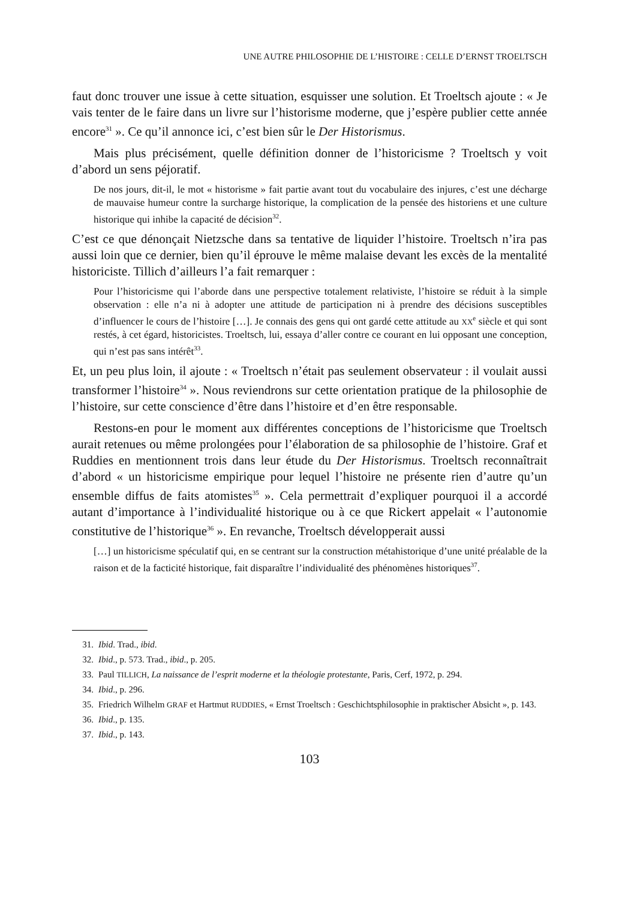UNE AUTRE PHILOSOPHIE DE L’HISTOIRE : CELLE D’ERNST TROELTSCH
faut donc trouver une issue à cette situation, esquisser une solution. Et Troeltsch ajoute : « Je vais tenter de le faire dans un livre sur l’historisme moderne, que j’espère publier cette année encore<sup>31</sup> ». Ce qu’il annonce ici, c’est bien sûr le Der Historismus.
Mais plus précisément, quelle définition donner de l’historicisme ? Troeltsch y voit d’abord un sens péjoratif.
De nos jours, dit-il, le mot « historisme » fait partie avant tout du vocabulaire des injures, c’est une décharge de mauvaise humeur contre la surcharge historique, la complication de la pensée des historiens et une culture historique qui inhibe la capacité de décision<sup>32</sup>.
C’est ce que dénonçait Nietzsche dans sa tentative de liquider l’histoire. Troeltsch n’ira pas aussi loin que ce dernier, bien qu’il éprouve le même malaise devant les excès de la mentalité historiciste. Tillich d’ailleurs l’a fait remarquer :
Pour l’historicisme qui l’aborde dans une perspective totalement relativiste, l’histoire se réduit à la simple observation : elle n’a ni à adopter une attitude de participation ni à prendre des décisions susceptibles d’influencer le cours de l’histoire […]. Je connais des gens qui ont gardé cette attitude au XX<sup>e</sup> siècle et qui sont restés, à cet égard, historicistes. Troeltsch, lui, essaya d’aller contre ce courant en lui opposant une conception, qui n’est pas sans intérêt<sup>33</sup>.
Et, un peu plus loin, il ajoute : « Troeltsch n’était pas seulement observateur : il voulait aussi transformer l’histoire<sup>34</sup> ». Nous reviendrons sur cette orientation pratique de la philosophie de l’histoire, sur cette conscience d’être dans l’histoire et d’en être responsable.
Restons-en pour le moment aux différentes conceptions de l’historicisme que Troeltsch aurait retenues ou même prolongées pour l’élaboration de sa philosophie de l’histoire. Graf et Ruddies en mentionnent trois dans leur étude du Der Historismus. Troeltsch reconnaîtrait d’abord « un historicisme empirique pour lequel l’histoire ne présente rien d’autre qu’un ensemble diffus de faits atomistes<sup>35</sup> ». Cela permettrait d’expliquer pourquoi il a accordé autant d’importance à l’individualité historique ou à ce que Rickert appelait « l’autonomie constitutive de l’historique<sup>36</sup> ». En revanche, Troeltsch développerait aussi
[…] un historicisme spéculatif qui, en se centrant sur la construction métahistorique d’une unité préalable de la raison et de la facticité historique, fait disparaître l’individualité des phénomènes historiques<sup>37</sup>.
31. Ibid. Trad., ibid.
32. Ibid., p. 573. Trad., ibid., p. 205.
33. Paul TILLICH, La naissance de l’esprit moderne et la théologie protestante, Paris, Cerf, 1972, p. 294.
34. Ibid., p. 296.
35. Friedrich Wilhelm GRAF et Hartmut RUDDIES, « Ernst Troeltsch : Geschichtsphilosophie in praktischer Absicht », p. 143.
36. Ibid., p. 135.
37. Ibid., p. 143.
103